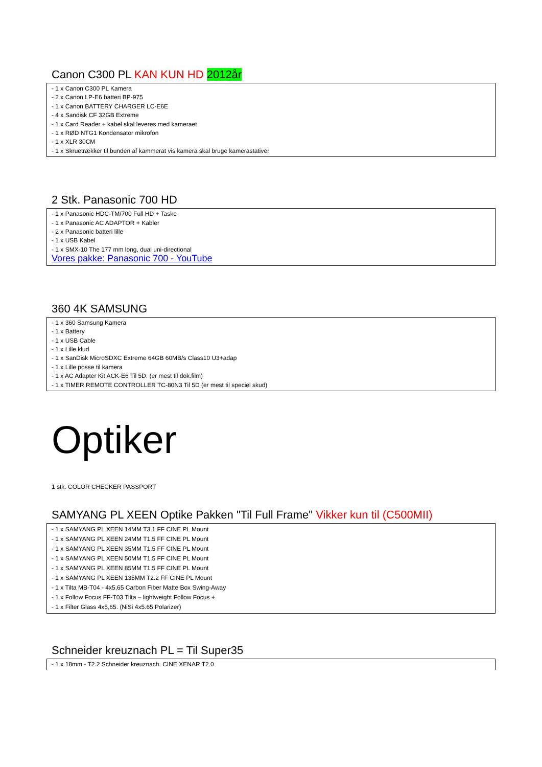Canon C300 PL KAN KUN HD 2012år
- 1 x Canon C300 PL Kamera
- 2 x Canon LP-E6 batteri BP-975
- 1 x Canon BATTERY CHARGER LC-E6E
- 4 x Sandisk CF 32GB Extreme
- 1 x Card Reader + kabel skal leveres med kameraet
- 1 x RØD NTG1 Kondensator mikrofon
- 1 x XLR 30CM
- 1 x Skruetrækker til bunden af kammerat vis kamera skal bruge kamerastativer
2 Stk. Panasonic 700 HD
- 1 x Panasonic HDC-TM/700 Full HD + Taske
- 1 x Panasonic AC ADAPTOR + Kabler
- 2 x Panasonic batteri lille
- 1 x USB Kabel
- 1 x SMX-10 The 177 mm long, dual uni-directional
Vores pakke: Panasonic 700 - YouTube
360 4K SAMSUNG
- 1 x 360 Samsung Kamera
- 1 x Battery
- 1 x USB Cable
- 1 x Lille klud
- 1 x SanDisk MicroSDXC Extreme 64GB 60MB/s Class10 U3+adap
- 1 x Lille posse til kamera
- 1 x AC Adapter Kit ACK-E6 Til 5D. (er mest til dok.film)
- 1 x TIMER REMOTE CONTROLLER TC-80N3 Til 5D (er mest til speciel skud)
Optiker
1 stk. COLOR CHECKER PASSPORT
SAMYANG PL XEEN Optike Pakken "Til Full Frame" Vikker kun til (C500MII)
- 1 x SAMYANG PL XEEN 14MM T3.1 FF CINE PL Mount
- 1 x SAMYANG PL XEEN 24MM T1.5 FF CINE PL Mount
- 1 x SAMYANG PL XEEN 35MM T1.5 FF CINE PL Mount
- 1 x SAMYANG PL XEEN 50MM T1.5 FF CINE PL Mount
- 1 x SAMYANG PL XEEN 85MM T1.5 FF CINE PL Mount
- 1 x SAMYANG PL XEEN 135MM T2.2 FF CINE PL Mount
- 1 x Tilta MB-T04 - 4x5,65 Carbon Fiber Matte Box Swing-Away
- 1 x Follow Focus FF-T03 Tilta – lightweight Follow Focus +
- 1 x Filter Glass 4x5,65. (NiSi 4x5.65 Polarizer)
Schneider kreuznach PL = Til Super35
- 1 x 18mm - T2.2 Schneider kreuznach. CINE XENAR T2.0